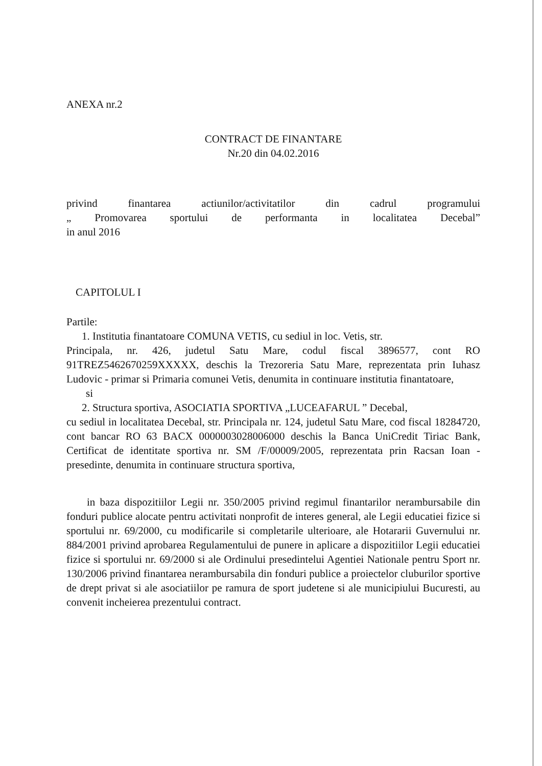ANEXA nr.2
CONTRACT DE FINANTARE
Nr.20 din 04.02.2016
privind finantarea actiunilor/activitatilor din cadrul programului
„ Promovarea sportului de performanta in localitatea Decebal”
in anul 2016
CAPITOLUL I
Partile:
1. Institutia finantatoare COMUNA VETIS, cu sediul in loc. Vetis, str.
Principala, nr. 426, judetul Satu Mare, codul fiscal 3896577, cont RO 91TREZ5462670259XXXXX, deschis la Trezoreria Satu Mare, reprezentata prin Iuhasz Ludovic - primar si Primaria comunei Vetis, denumita in continuare institutia finantatoare,
si
2. Structura sportiva, ASOCIATIA SPORTIVA „LUCEAFARUL ” Decebal,
cu sediul in localitatea Decebal, str. Principala nr. 124, judetul Satu Mare, cod fiscal 18284720, cont bancar RO 63 BACX 0000003028006000 deschis la Banca UniCredit Tiriac Bank, Certificat de identitate sportiva nr. SM /F/00009/2005, reprezentata prin Racsan Ioan - presedinte, denumita in continuare structura sportiva,
in baza dispozitiilor Legii nr. 350/2005 privind regimul finantarilor nerambursabile din fonduri publice alocate pentru activitati nonprofit de interes general, ale Legii educatiei fizice si sportului nr. 69/2000, cu modificarile si completarile ulterioare, ale Hotararii Guvernului nr. 884/2001 privind aprobarea Regulamentului de punere in aplicare a dispozitiilor Legii educatiei fizice si sportului nr. 69/2000 si ale Ordinului presedintelui Agentiei Nationale pentru Sport nr. 130/2006 privind finantarea nerambursabila din fonduri publice a proiectelor cluburilor sportive de drept privat si ale asociatiilor pe ramura de sport judetene si ale municipiului Bucuresti, au convenit incheierea prezentului contract.